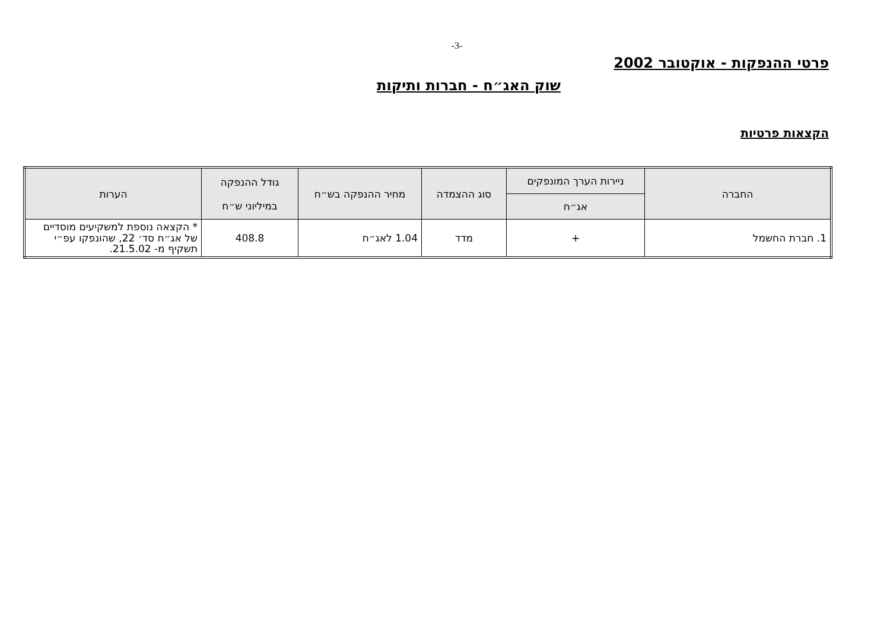-3-
פרטי ההנפקות - אוקטובר 2002
שוק האג״ח - חברות ותיקות
הקצאות פרטיות
| החברה | ניירות הערך המונפקים | סוג ההצמדה | מחיר ההנפקה בש״ח | גודל ההנפקה במיליוני ש״ח | הערות |
| --- | --- | --- | --- | --- | --- |
| | אג״ח | | | | |
| 1. חברת החשמל | + | מדד | 1.04 לאג״ח | 408.8 | * הקצאה נוספת למשקיעים מוסדיים של אג״ח סד׳ 22, שהונפקו עפ״י תשקיף מ- 21.5.02. |